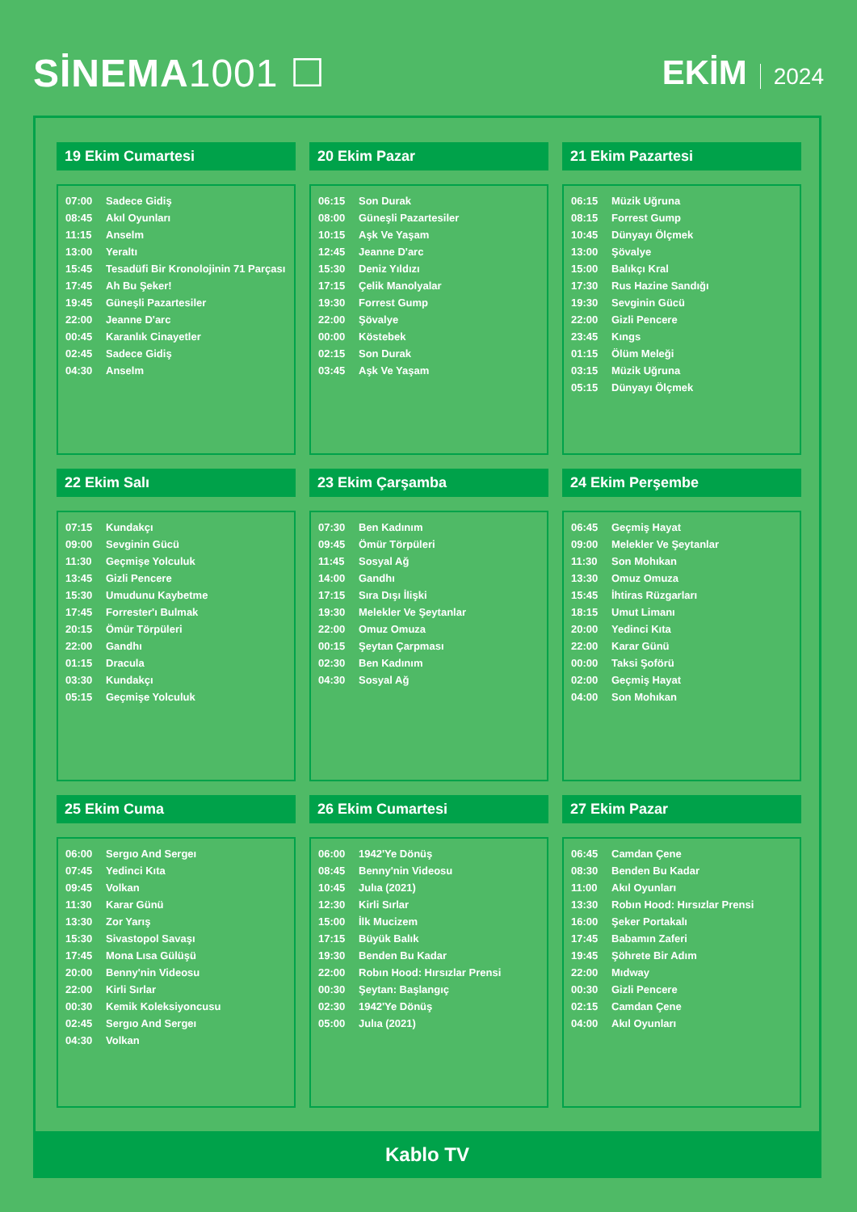SİNEMA1001 ☐ EKİM 2024
19 Ekim Cumartesi
| 07:00 | Sadece Gidiş |
| 08:45 | Akıl Oyunları |
| 11:15 | Anselm |
| 13:00 | Yeraltı |
| 15:45 | Tesadüfi Bir Kronolojinin 71 Parçası |
| 17:45 | Ah Bu Şeker! |
| 19:45 | Güneşli Pazartesiler |
| 22:00 | Jeanne D'arc |
| 00:45 | Karanlık Cinayetler |
| 02:45 | Sadece Gidiş |
| 04:30 | Anselm |
20 Ekim Pazar
| 06:15 | Son Durak |
| 08:00 | Güneşli Pazartesiler |
| 10:15 | Aşk Ve Yaşam |
| 12:45 | Jeanne D'arc |
| 15:30 | Deniz Yıldızı |
| 17:15 | Çelik Manolyalar |
| 19:30 | Forrest Gump |
| 22:00 | Şövalye |
| 00:00 | Köstebek |
| 02:15 | Son Durak |
| 03:45 | Aşk Ve Yaşam |
21 Ekim Pazartesi
| 06:15 | Müzik Uğruna |
| 08:15 | Forrest Gump |
| 10:45 | Dünyayı Ölçmek |
| 13:00 | Şövalye |
| 15:00 | Balıkçı Kral |
| 17:30 | Rus Hazine Sandığı |
| 19:30 | Sevginin Gücü |
| 22:00 | Gizli Pencere |
| 23:45 | Kıngs |
| 01:15 | Ölüm Meleği |
| 03:15 | Müzik Uğruna |
| 05:15 | Dünyayı Ölçmek |
22 Ekim Salı
| 07:15 | Kundakçı |
| 09:00 | Sevginin Gücü |
| 11:30 | Geçmişe Yolculuk |
| 13:45 | Gizli Pencere |
| 15:30 | Umudunu Kaybetme |
| 17:45 | Forrester'ı Bulmak |
| 20:15 | Ömür Törpüleri |
| 22:00 | Gandhı |
| 01:15 | Dracula |
| 03:30 | Kundakçı |
| 05:15 | Geçmişe Yolculuk |
23 Ekim Çarşamba
| 07:30 | Ben Kadınım |
| 09:45 | Ömür Törpüleri |
| 11:45 | Sosyal Ağ |
| 14:00 | Gandhı |
| 17:15 | Sıra Dışı İlişki |
| 19:30 | Melekler Ve Şeytanlar |
| 22:00 | Omuz Omuza |
| 00:15 | Şeytan Çarpması |
| 02:30 | Ben Kadınım |
| 04:30 | Sosyal Ağ |
24 Ekim Perşembe
| 06:45 | Geçmiş Hayat |
| 09:00 | Melekler Ve Şeytanlar |
| 11:30 | Son Mohıkan |
| 13:30 | Omuz Omuza |
| 15:45 | İhtiras Rüzgarları |
| 18:15 | Umut Limanı |
| 20:00 | Yedinci Kıta |
| 22:00 | Karar Günü |
| 00:00 | Taksi Şoförü |
| 02:00 | Geçmiş Hayat |
| 04:00 | Son Mohıkan |
25 Ekim Cuma
| 06:00 | Sergıo And Sergeı |
| 07:45 | Yedinci Kıta |
| 09:45 | Volkan |
| 11:30 | Karar Günü |
| 13:30 | Zor Yarış |
| 15:30 | Sivastopol Savaşı |
| 17:45 | Mona Lısa Gülüşü |
| 20:00 | Benny'nin Videosu |
| 22:00 | Kirli Sırlar |
| 00:30 | Kemik Koleksiyoncusu |
| 02:45 | Sergıo And Sergeı |
| 04:30 | Volkan |
26 Ekim Cumartesi
| 06:00 | 1942'Ye Dönüş |
| 08:45 | Benny'nin Videosu |
| 10:45 | Julıa (2021) |
| 12:30 | Kirli Sırlar |
| 15:00 | İlk Mucizem |
| 17:15 | Büyük Balık |
| 19:30 | Benden Bu Kadar |
| 22:00 | Robın Hood: Hırsızlar Prensi |
| 00:30 | Şeytan: Başlangıç |
| 02:30 | 1942'Ye Dönüş |
| 05:00 | Julıa (2021) |
27 Ekim Pazar
| 06:45 | Camdan Çene |
| 08:30 | Benden Bu Kadar |
| 11:00 | Akıl Oyunları |
| 13:30 | Robın Hood: Hırsızlar Prensi |
| 16:00 | Şeker Portakalı |
| 17:45 | Babamın Zaferi |
| 19:45 | Şöhrete Bir Adım |
| 22:00 | Mıdway |
| 00:30 | Gizli Pencere |
| 02:15 | Camdan Çene |
| 04:00 | Akıl Oyunları |
Kablo TV